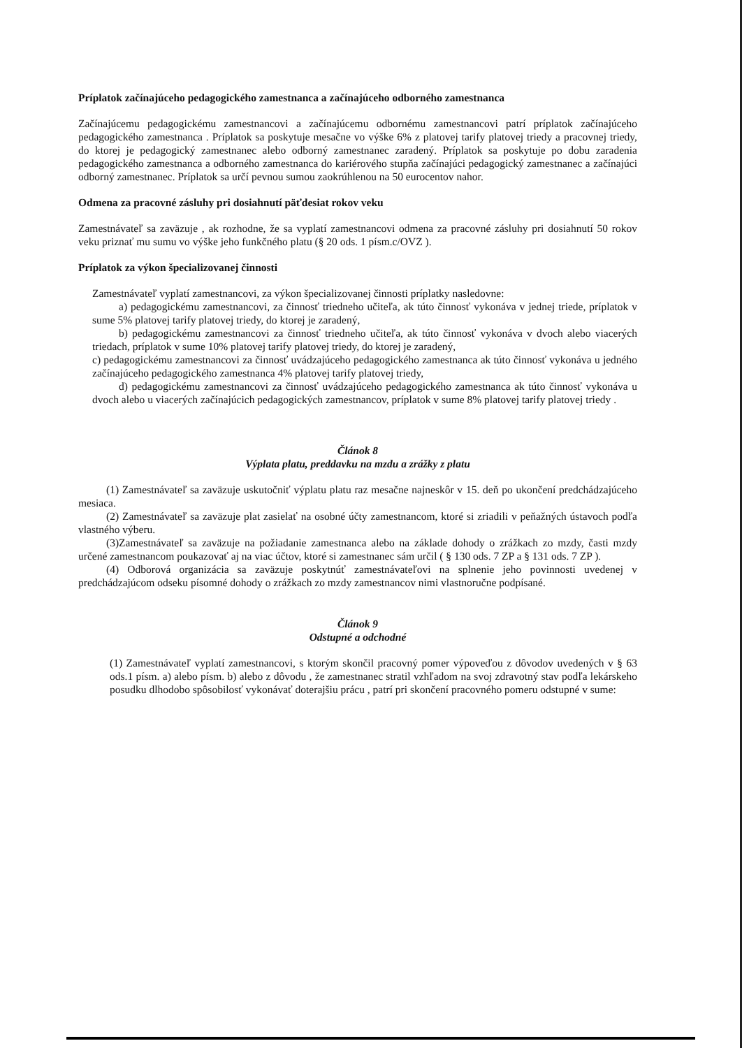Príplatok začínajúceho pedagogického zamestnanca a začínajúceho odborného zamestnanca
Začínajúcemu pedagogickému zamestnancovi a začínajúcemu odbornému zamestnancovi patrí príplatok začínajúceho pedagogického zamestnanca . Príplatok sa poskytuje mesačne vo výške 6% z platovej tarify platovej triedy a pracovnej triedy, do ktorej je pedagogický zamestnanec alebo odborný zamestnanec zaradený. Príplatok sa poskytuje po dobu zaradenia pedagogického zamestnanca a odborného zamestnanca do kariérového stupňa začínajúci pedagogický zamestnanec a začínajúci odborný zamestnanec. Príplatok sa určí pevnou sumou zaokrúhlenou na 50 eurocentov nahor.
Odmena za pracovné zásluhy pri dosiahnutí päťdesiat rokov veku
Zamestnávateľ sa zaväzuje , ak rozhodne, že sa vyplatí zamestnancovi odmena za pracovné zásluhy pri dosiahnutí 50 rokov veku priznať mu sumu vo výške jeho funkčného platu (§ 20 ods. 1 písm.c/OVZ ).
Príplatok za výkon špecializovanej činnosti
Zamestnávateľ vyplatí zamestnancovi, za výkon špecializovanej činnosti príplatky nasledovne:
a) pedagogickému zamestnancovi, za činnosť triedneho učiteľa, ak túto činnosť vykonáva v jednej triede, príplatok v sume 5% platovej tarify platovej triedy, do ktorej je zaradený,
b) pedagogickému zamestnancovi za činnosť triedneho učiteľa, ak túto činnosť vykonáva v dvoch alebo viacerých triedach, príplatok v sume 10% platovej tarify platovej triedy, do ktorej je zaradený,
c) pedagogickému zamestnancovi za činnosť uvádzajúceho pedagogického zamestnanca ak túto činnosť vykonáva u jedného začínajúceho pedagogického zamestnanca 4% platovej tarify platovej triedy,
d) pedagogickému zamestnancovi za činnosť uvádzajúceho pedagogického zamestnanca ak túto činnosť vykonáva u dvoch alebo u viacerých začínajúcich pedagogických zamestnancov, príplatok v sume 8% platovej tarify platovej triedy .
Článok 8
Výplata platu, preddavku na mzdu a zrážky z platu
(1) Zamestnávateľ sa zaväzuje uskutočniť výplatu platu raz mesačne najneskôr v 15. deň po ukončení predchádzajúceho mesiaca.
(2) Zamestnávateľ sa zaväzuje plat zasielať na osobné účty zamestnancom, ktoré si zriadili v peňažných ústavoch podľa vlastného výberu.
(3)Zamestnávateľ sa zaväzuje na požiadanie zamestnanca alebo na základe dohody o zrážkach zo mzdy, časti mzdy určené zamestnancom poukazovať aj na viac účtov, ktoré si zamestnanec sám určil ( § 130 ods. 7 ZP a § 131 ods. 7 ZP ).
(4) Odborová organizácia sa zaväzuje poskytnúť zamestnávateľovi na splnenie jeho povinnosti uvedenej v predchádzajúcom odseku písomné dohody o zrážkach zo mzdy zamestnancov nimi vlastnoručne podpísané.
Článok 9
Odstupné a odchodné
(1) Zamestnávateľ vyplatí zamestnancovi, s ktorým skončil pracovný pomer výpoveďou z dôvodov uvedených v § 63 ods.1 písm. a) alebo písm. b) alebo z dôvodu , že zamestnanec stratil vzhľadom na svoj zdravotný stav podľa lekárskeho posudku dlhodobo spôsobilosť vykonávať doterajšiu prácu , patrí pri skončení pracovného pomeru odstupné v sume: